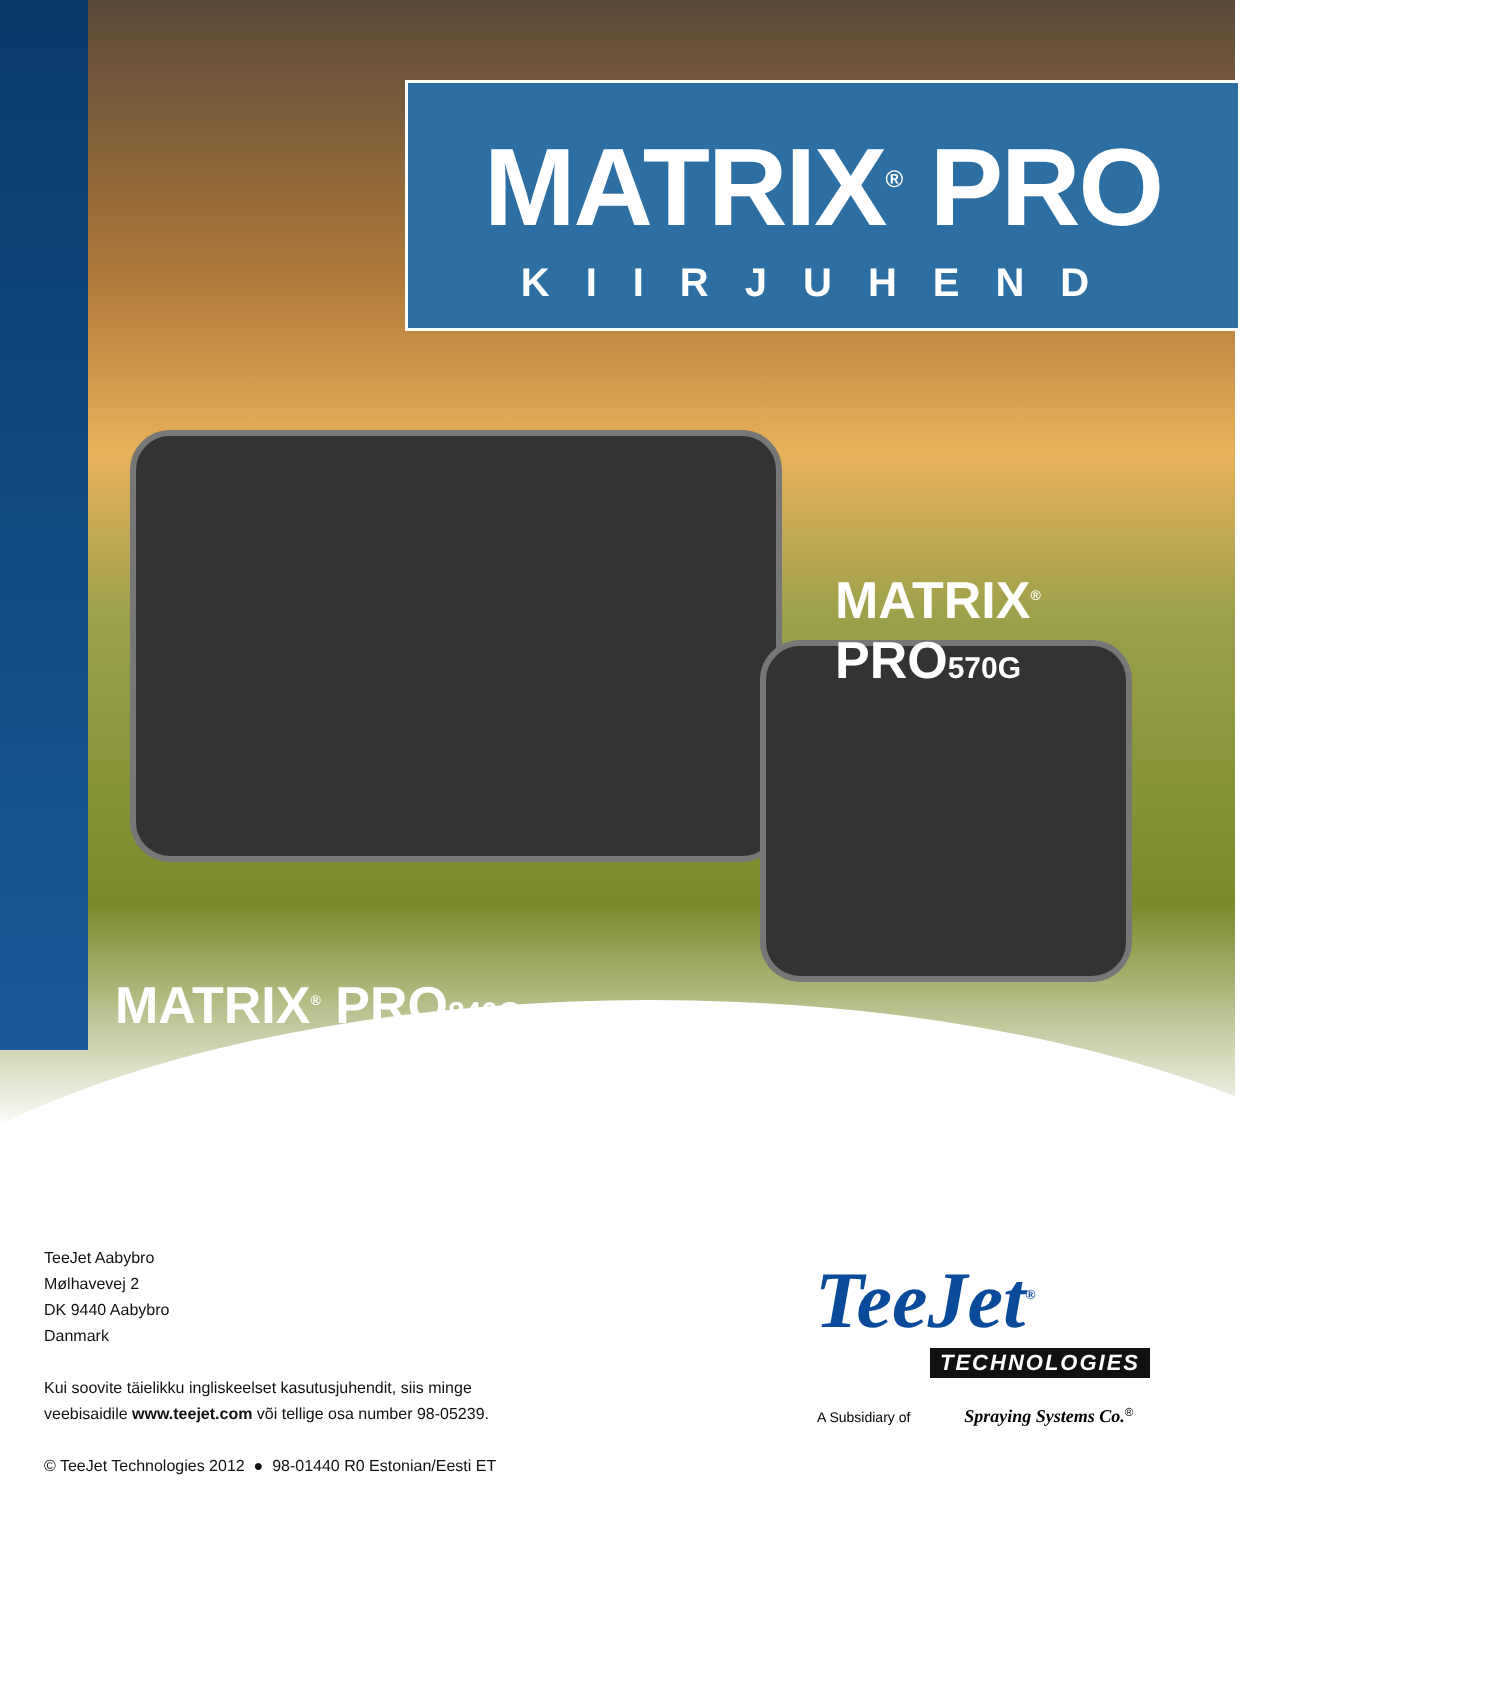MATRIX<sup>®</sup> PRO
KIIRJUHEND
MATRIX<sup>®</sup> PRO570G
MATRIX<sup>®</sup> PRO840G
TeeJet Aabybro
Mølhavevej 2
DK 9440 Aabybro
Danmark
Kui soovite täielikku ingliskeelset kasutusjuhendit, siis minge
veebisaidile www.teejet.com või tellige osa number 98-05239.
© TeeJet Technologies 2012 ● 98-01440 R0 Estonian/Eesti ET
TeeJet<sup>®</sup>
TECHNOLOGIES
A Subsidiary of Spraying Systems Co.<sup>®</sup>